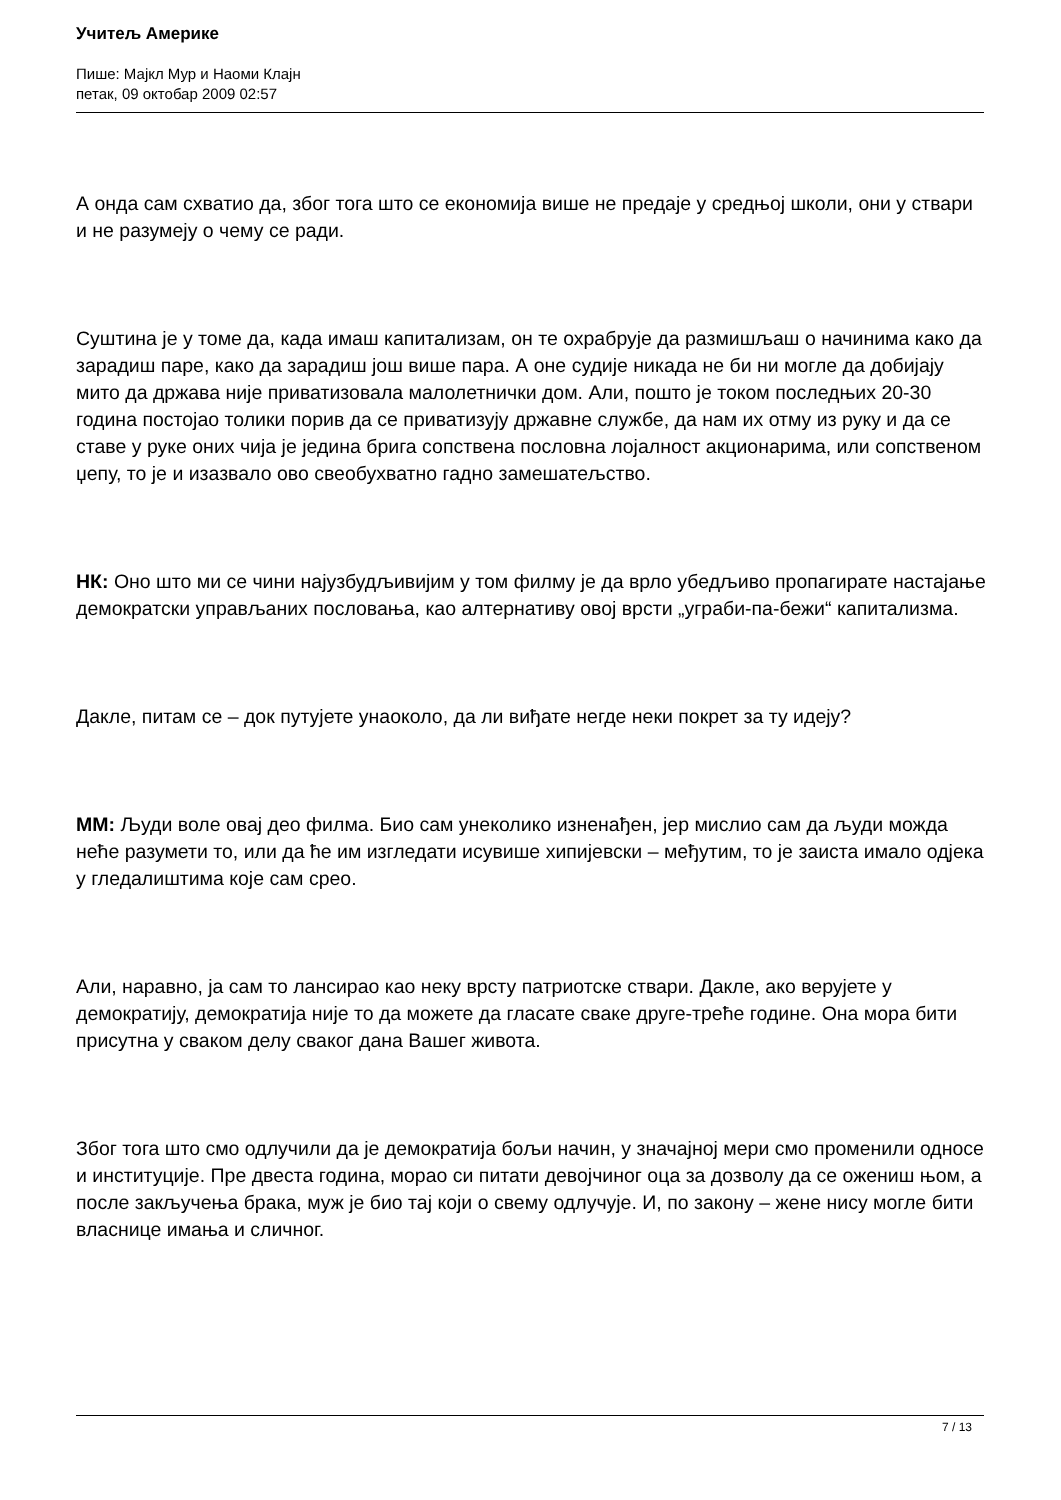Учитељ Америке
Пише: Мајкл Мур и Наоми Клајн
петак, 09 октобар 2009 02:57
А онда сам схватио да, због тога што се економија више не предаје у средњој школи, они у ствари и не разумеју о чему се ради.
Суштина је у томе да, када имаш капитализам, он те охрабрује да размишљаш о начинима како да зарадиш паре, како да зарадиш још више пара. А оне судије никада не би ни могле да добијају мито да држава није приватизовала малолетнички дом. Али, пошто је током последњих 20-30 година постојао толики порив да се приватизују државне службе, да нам их отму из руку и да се ставе у руке оних чија је једина брига сопствена пословна лојалност акционарима, или сопственом џепу, то је и изазвало ово свеобухватно гадно замешатељство.
НК: Оно што ми се чини најузбудљивијим у том филму је да врло убедљиво пропагирате настајање демократски управљаних пословања, као алтернативу овој врсти „уграби-па-бежи“ капитализма.
Дакле, питам се – док путујете унаоколо, да ли виђате негде неки покрет за ту идеју?
ММ: Људи воле овај део филма. Био сам унеколико изненађен, јер мислио сам да људи можда неће разумети то, или да ће им изгледати исувише хипијевски – међутим, то је заиста имало одјека у гледалиштима које сам срео.
Али, наравно, ја сам то лансирао као неку врсту патриотске ствари. Дакле, ако верујете у демократију, демократија није то да можете да гласате сваке друге-треће године. Она мора бити присутна у сваком делу сваког дана Вашег живота.
Због тога што смо одлучили да је демократија бољи начин, у значајној мери смо променили односе и институције. Пре двеста година, морао си питати девојчиног оца за дозволу да се ожениш њом, а после закључења брака, муж је био тај који о свему одлучује. И, по закону – жене нису могле бити власнице имања и сличног.
7 / 13